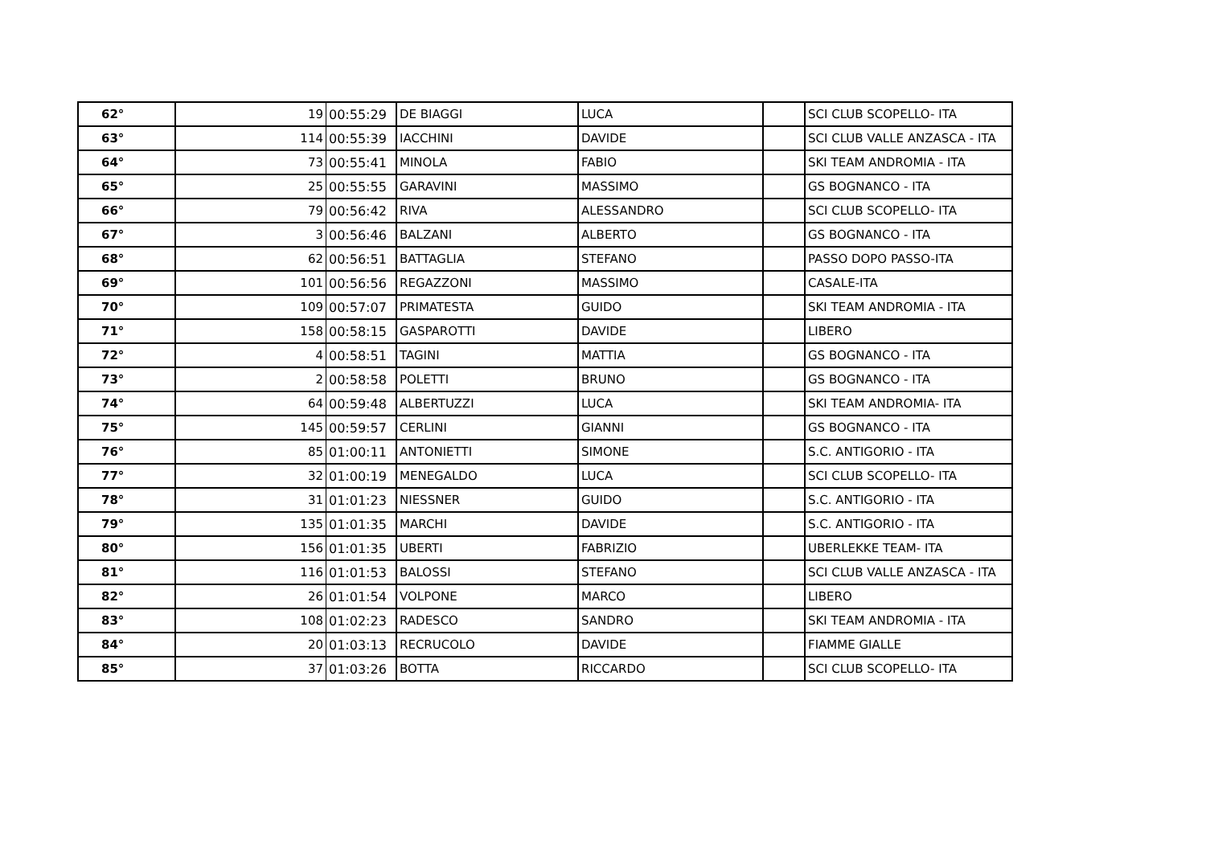| 62° | 19 | 00:55:29 | DE BIAGGI | LUCA | | SCI CLUB SCOPELLO- ITA |
| 63° | 114 | 00:55:39 | IACCHINI | DAVIDE | | SCI CLUB VALLE ANZASCA - ITA |
| 64° | 73 | 00:55:41 | MINOLA | FABIO | | SKI TEAM ANDROMIA - ITA |
| 65° | 25 | 00:55:55 | GARAVINI | MASSIMO | | GS BOGNANCO - ITA |
| 66° | 79 | 00:56:42 | RIVA | ALESSANDRO | | SCI CLUB SCOPELLO- ITA |
| 67° | 3 | 00:56:46 | BALZANI | ALBERTO | | GS BOGNANCO - ITA |
| 68° | 62 | 00:56:51 | BATTAGLIA | STEFANO | | PASSO DOPO PASSO-ITA |
| 69° | 101 | 00:56:56 | REGAZZONI | MASSIMO | | CASALE-ITA |
| 70° | 109 | 00:57:07 | PRIMATESTA | GUIDO | | SKI TEAM ANDROMIA - ITA |
| 71° | 158 | 00:58:15 | GASPAROTTI | DAVIDE | | LIBERO |
| 72° | 4 | 00:58:51 | TAGINI | MATTIA | | GS BOGNANCO - ITA |
| 73° | 2 | 00:58:58 | POLETTI | BRUNO | | GS BOGNANCO - ITA |
| 74° | 64 | 00:59:48 | ALBERTUZZI | LUCA | | SKI TEAM ANDROMIA- ITA |
| 75° | 145 | 00:59:57 | CERLINI | GIANNI | | GS BOGNANCO - ITA |
| 76° | 85 | 01:00:11 | ANTONIETTI | SIMONE | | S.C. ANTIGORIO - ITA |
| 77° | 32 | 01:00:19 | MENEGALDO | LUCA | | SCI CLUB SCOPELLO- ITA |
| 78° | 31 | 01:01:23 | NIESSNER | GUIDO | | S.C. ANTIGORIO - ITA |
| 79° | 135 | 01:01:35 | MARCHI | DAVIDE | | S.C. ANTIGORIO - ITA |
| 80° | 156 | 01:01:35 | UBERTI | FABRIZIO | | UBERLEKKE TEAM- ITA |
| 81° | 116 | 01:01:53 | BALOSSI | STEFANO | | SCI CLUB VALLE ANZASCA - ITA |
| 82° | 26 | 01:01:54 | VOLPONE | MARCO | | LIBERO |
| 83° | 108 | 01:02:23 | RADESCO | SANDRO | | SKI TEAM ANDROMIA - ITA |
| 84° | 20 | 01:03:13 | RECRUCOLO | DAVIDE | | FIAMME GIALLE |
| 85° | 37 | 01:03:26 | BOTTA | RICCARDO | | SCI CLUB SCOPELLO- ITA |